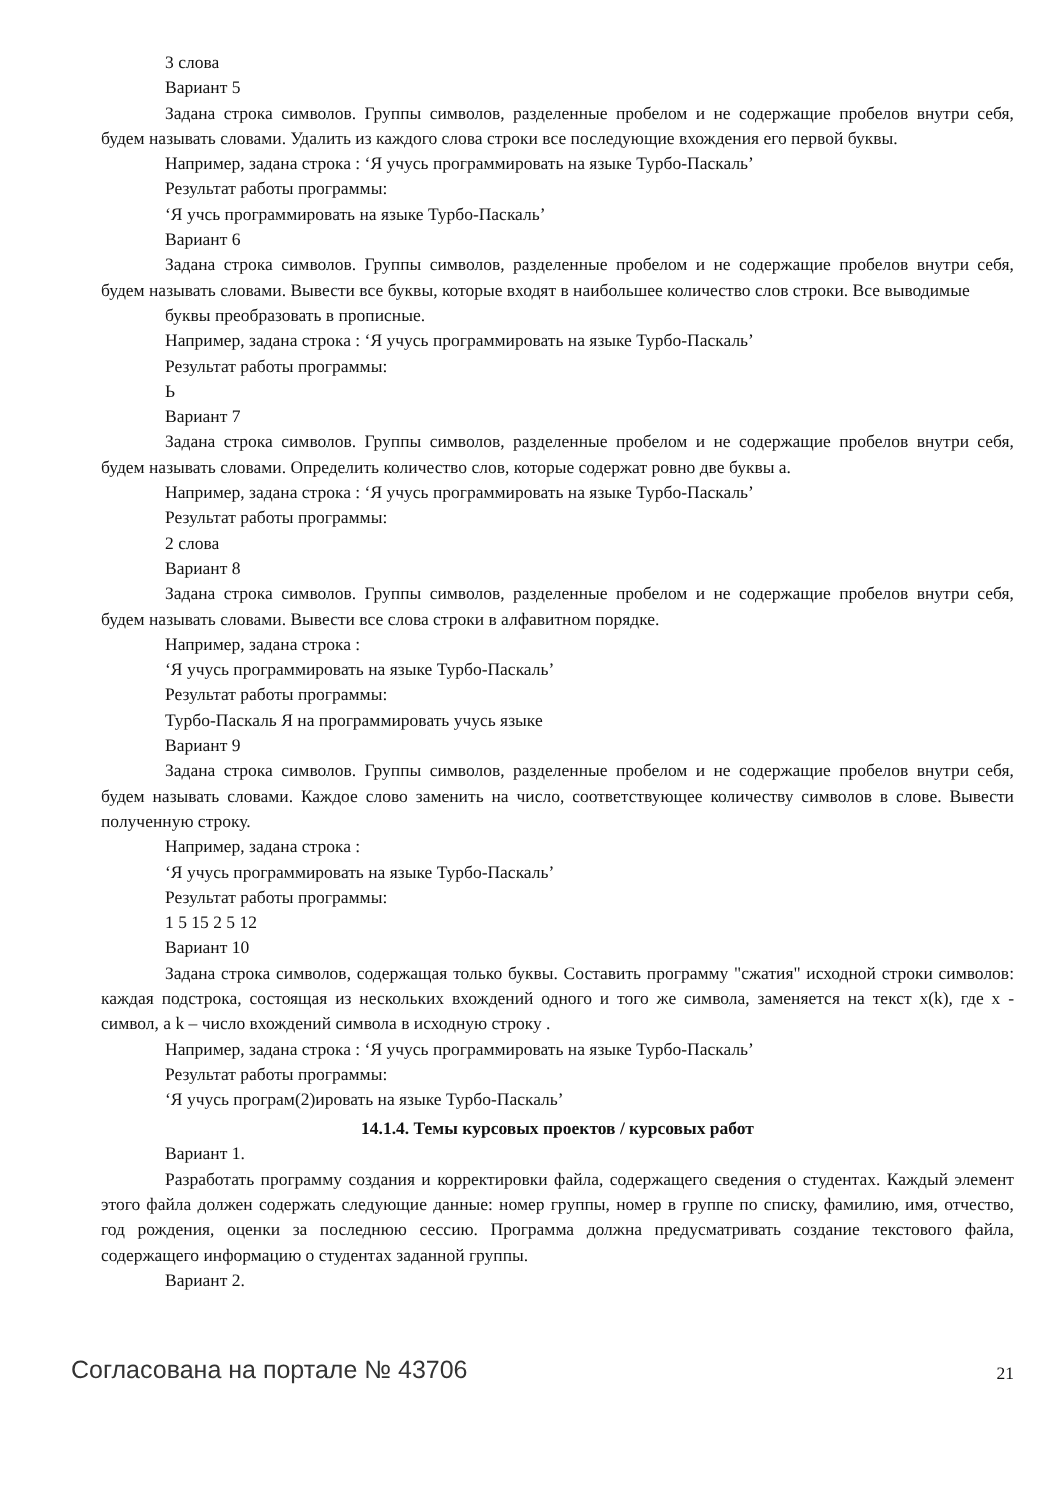3 слова
Вариант 5
Задана строка символов. Группы символов, разделенные пробелом и не содержащие пробелов внутри себя, будем называть словами. Удалить из каждого слова строки все последующие вхождения его первой буквы.
Например, задана строка : ‘Я учусь программировать на языке Турбо-Паскаль’
Результат работы программы:
‘Я учсь программировать на языке Турбо-Паскаль’
Вариант 6
Задана строка символов. Группы символов, разделенные пробелом и не содержащие пробелов внутри себя, будем называть словами. Вывести все буквы, которые входят в наибольшее количество слов строки. Все выводимые
буквы преобразовать в прописные.
Например, задана строка : ‘Я учусь программировать на языке Турбо-Паскаль’
Результат работы программы:
Ь
Вариант 7
Задана строка символов. Группы символов, разделенные пробелом и не содержащие пробелов внутри себя, будем называть словами. Определить количество слов, которые содержат ровно две буквы а.
Например, задана строка : ‘Я учусь программировать на языке Турбо-Паскаль’
Результат работы программы:
2 слова
Вариант 8
Задана строка символов. Группы символов, разделенные пробелом и не содержащие пробелов внутри себя, будем называть словами. Вывести все слова строки в алфавитном порядке.
Например, задана строка :
‘Я учусь программировать на языке Турбо-Паскаль’
Результат работы программы:
Турбо-Паскаль Я на программировать учусь языке
Вариант 9
Задана строка символов. Группы символов, разделенные пробелом и не содержащие пробелов внутри себя, будем называть словами. Каждое слово заменить на число, соответствующее количеству символов в слове. Вывести полученную строку.
Например, задана строка :
‘Я учусь программировать на языке Турбо-Паскаль’
Результат работы программы:
1 5 15 2 5 12
Вариант 10
Задана строка символов, содержащая только буквы. Составить программу "сжатия" исходной строки символов: каждая подстрока, состоящая из нескольких вхождений одного и того же символа, заменяется на текст x(k), где x - символ, а k – число вхождений символа в исходную строку .
Например, задана строка : ‘Я учусь программировать на языке Турбо-Паскаль’
Результат работы программы:
‘Я учусь програм(2)ировать на языке Турбо-Паскаль’
14.1.4. Темы курсовых проектов / курсовых работ
Вариант 1.
Разработать программу создания и корректировки файла, содержащего сведения о студентах. Каждый элемент этого файла должен содержать следующие данные: номер группы, номер в группе по списку, фамилию, имя, отчество, год рождения, оценки за последнюю сессию. Программа должна предусматривать создание текстового файла, содержащего информацию о студентах заданной группы.
Вариант 2.
Согласована на портале № 43706 21